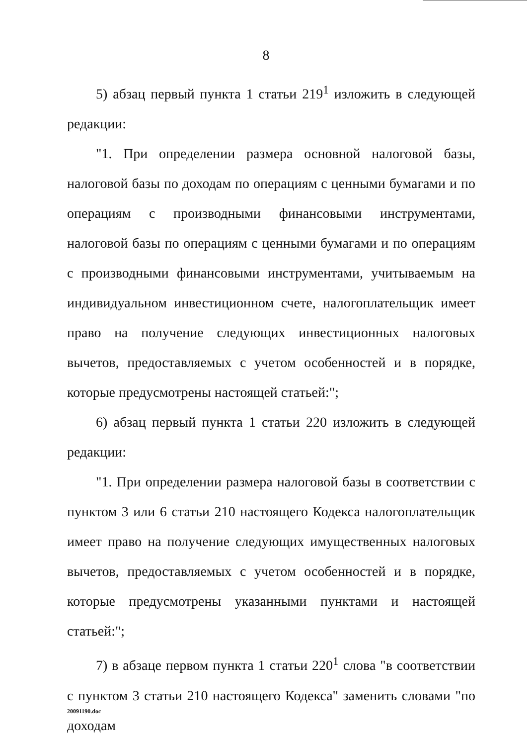8
5) абзац первый пункта 1 статьи 219<sup>1</sup> изложить в следующей редакции:
"1. При определении размера основной налоговой базы, налоговой базы по доходам по операциям с ценными бумагами и по операциям с производными финансовыми инструментами, налоговой базы по операциям с ценными бумагами и по операциям с производными финансовыми инструментами, учитываемым на индивидуальном инвестиционном счете, налогоплательщик имеет право на получение следующих инвестиционных налоговых вычетов, предоставляемых с учетом особенностей и в порядке, которые предусмотрены настоящей статьей:";
6) абзац первый пункта 1 статьи 220 изложить в следующей редакции:
"1. При определении размера налоговой базы в соответствии с пунктом 3 или 6 статьи 210 настоящего Кодекса налогоплательщик имеет право на получение следующих имущественных налоговых вычетов, предоставляемых с учетом особенностей и в порядке, которые предусмотрены указанными пунктами и настоящей статьей:";
7) в абзаце первом пункта 1 статьи 220<sup>1</sup> слова "в соответствии с пунктом 3 статьи 210 настоящего Кодекса" заменить словами "по доходам
20091190.doc